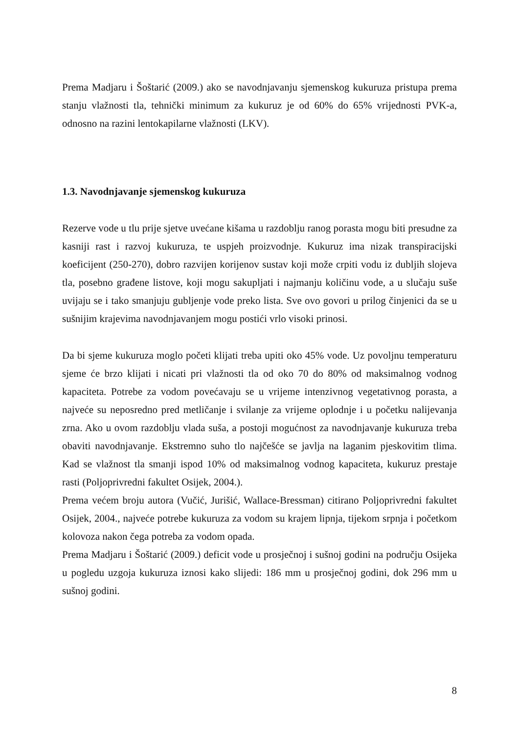Prema Madjaru i Šoštarić (2009.) ako se navodnjavanju sjemenskog kukuruza pristupa prema stanju vlažnosti tla, tehnički minimum za kukuruz je od 60% do 65% vrijednosti PVK-a, odnosno na razini lentokapilarne vlažnosti (LKV).
1.3. Navodnjavanje sjemenskog kukuruza
Rezerve vode u tlu prije sjetve uvećane kišama u razdoblju ranog porasta mogu biti presudne za kasniji rast i razvoj kukuruza, te uspjeh proizvodnje. Kukuruz ima nizak transpiracijski koeficijent (250-270), dobro razvijen korijenov sustav koji može crpiti vodu iz dubljih slojeva tla, posebno građene listove, koji mogu sakupljati i najmanju količinu vode, a u slučaju suše uvijaju se i tako smanjuju gubljenje vode preko lista. Sve ovo govori u prilog činjenici da se u sušnijim krajevima navodnjavanjem mogu postići vrlo visoki prinosi.
Da bi sjeme kukuruza moglo početi klijati treba upiti oko 45% vode. Uz povoljnu temperaturu sjeme će brzo klijati i nicati pri vlažnosti tla od oko 70 do 80% od maksimalnog vodnog kapaciteta. Potrebe za vodom povećavaju se u vrijeme intenzivnog vegetativnog porasta, a najveće su neposredno pred metličanje i svilanje za vrijeme oplodnje i u početku nalijevanja zrna. Ako u ovom razdoblju vlada suša, a postoji mogućnost za navodnjavanje kukuruza treba obaviti navodnjavanje. Ekstremno suho tlo najčešće se javlja na laganim pjeskovitim tlima. Kad se vlažnost tla smanji ispod 10% od maksimalnog vodnog kapaciteta, kukuruz prestaje rasti (Poljoprivredni fakultet Osijek, 2004.).
Prema većem broju autora (Vučić, Jurišić, Wallace-Bressman) citirano Poljoprivredni fakultet Osijek, 2004., najveće potrebe kukuruza za vodom su krajem lipnja, tijekom srpnja i početkom kolovoza nakon čega potreba za vodom opada.
Prema Madjaru i Šoštarić (2009.) deficit vode u prosječnoj i sušnoj godini na području Osijeka u pogledu uzgoja kukuruza iznosi kako slijedi: 186 mm u prosječnoj godini, dok 296 mm u sušnoj godini.
8